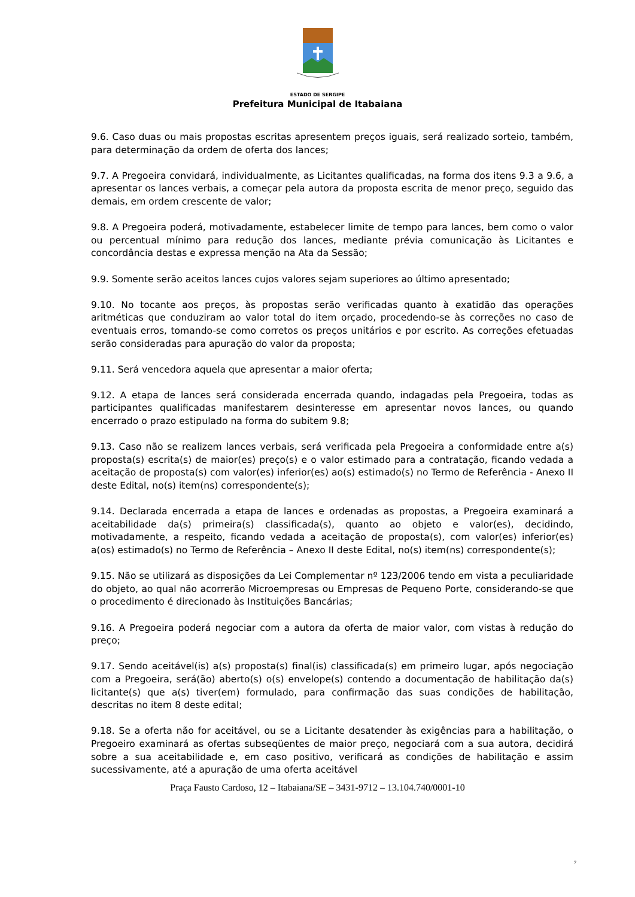ESTADO DE SERGIPE
Prefeitura Municipal de Itabaiana
9.6. Caso duas ou mais propostas escritas apresentem preços iguais, será realizado sorteio, também, para determinação da ordem de oferta dos lances;
9.7. A Pregoeira convidará, individualmente, as Licitantes qualificadas, na forma dos itens 9.3 a 9.6, a apresentar os lances verbais, a começar pela autora da proposta escrita de menor preço, seguido das demais, em ordem crescente de valor;
9.8. A Pregoeira poderá, motivadamente, estabelecer limite de tempo para lances, bem como o valor ou percentual mínimo para redução dos lances, mediante prévia comunicação às Licitantes e concordância destas e expressa menção na Ata da Sessão;
9.9. Somente serão aceitos lances cujos valores sejam superiores ao último apresentado;
9.10. No tocante aos preços, às propostas serão verificadas quanto à exatidão das operações aritméticas que conduziram ao valor total do item orçado, procedendo-se às correções no caso de eventuais erros, tomando-se como corretos os preços unitários e por escrito. As correções efetuadas serão consideradas para apuração do valor da proposta;
9.11. Será vencedora aquela que apresentar a maior oferta;
9.12. A etapa de lances será considerada encerrada quando, indagadas pela Pregoeira, todas as participantes qualificadas manifestarem desinteresse em apresentar novos lances, ou quando encerrado o prazo estipulado na forma do subitem 9.8;
9.13. Caso não se realizem lances verbais, será verificada pela Pregoeira a conformidade entre a(s) proposta(s) escrita(s) de maior(es) preço(s) e o valor estimado para a contratação, ficando vedada a aceitação de proposta(s) com valor(es) inferior(es) ao(s) estimado(s) no Termo de Referência - Anexo II deste Edital, no(s) item(ns) correspondente(s);
9.14. Declarada encerrada a etapa de lances e ordenadas as propostas, a Pregoeira examinará a aceitabilidade da(s) primeira(s) classificada(s), quanto ao objeto e valor(es), decidindo, motivadamente, a respeito, ficando vedada a aceitação de proposta(s), com valor(es) inferior(es) a(os) estimado(s) no Termo de Referência – Anexo II deste Edital, no(s) item(ns) correspondente(s);
9.15. Não se utilizará as disposições da Lei Complementar nº 123/2006 tendo em vista a peculiaridade do objeto, ao qual não acorrerão Microempresas ou Empresas de Pequeno Porte, considerando-se que o procedimento é direcionado às Instituições Bancárias;
9.16. A Pregoeira poderá negociar com a autora da oferta de maior valor, com vistas à redução do preço;
9.17. Sendo aceitável(is) a(s) proposta(s) final(is) classificada(s) em primeiro lugar, após negociação com a Pregoeira, será(ão) aberto(s) o(s) envelope(s) contendo a documentação de habilitação da(s) licitante(s) que a(s) tiver(em) formulado, para confirmação das suas condições de habilitação, descritas no item 8 deste edital;
9.18. Se a oferta não for aceitável, ou se a Licitante desatender às exigências para a habilitação, o Pregoeiro examinará as ofertas subseqüentes de maior preço, negociará com a sua autora, decidirá sobre a sua aceitabilidade e, em caso positivo, verificará as condições de habilitação e assim sucessivamente, até a apuração de uma oferta aceitável
Praça Fausto Cardoso, 12 – Itabaiana/SE – 3431-9712 – 13.104.740/0001-10
7